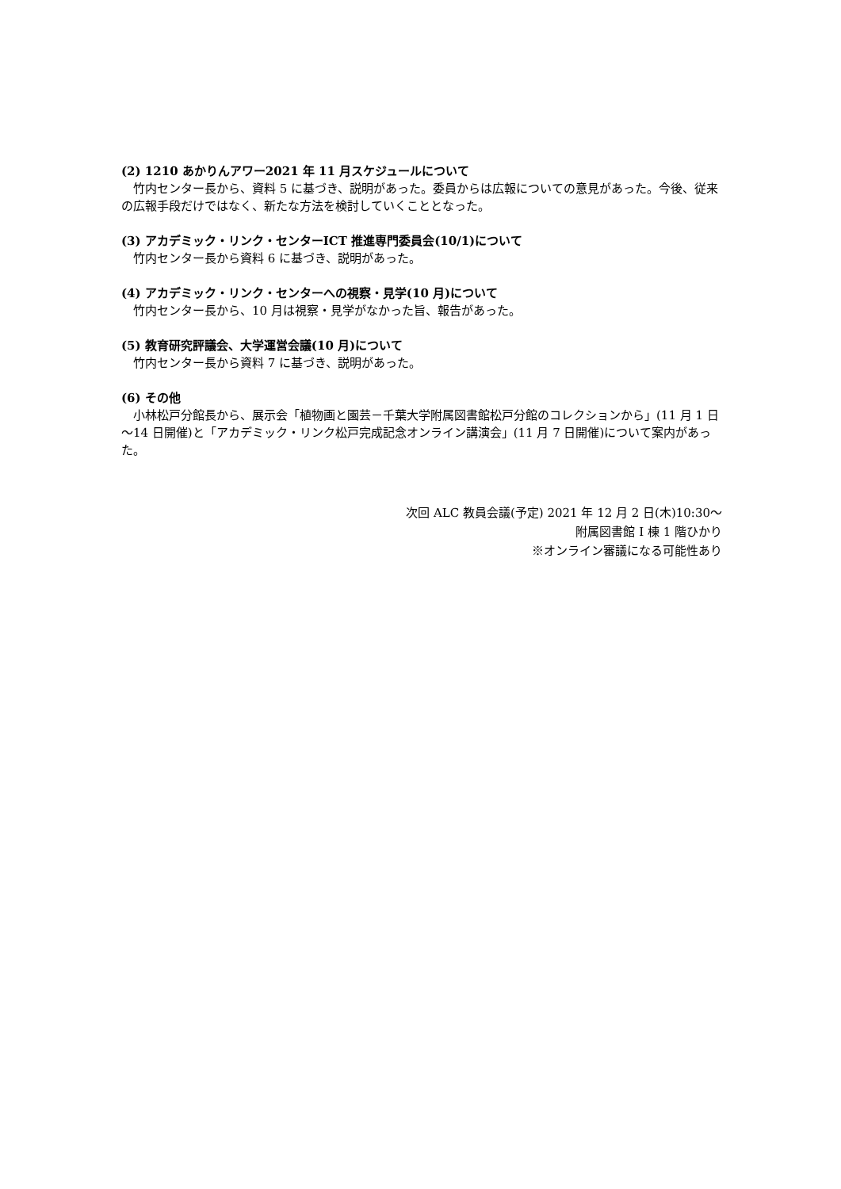(2) 1210 あかりんアワー2021 年 11 月スケジュールについて
竹内センター長から、資料 5 に基づき、説明があった。委員からは広報についての意見があった。今後、従来の広報手段だけではなく、新たな方法を検討していくこととなった。
(3) アカデミック・リンク・センターICT 推進専門委員会(10/1)について
竹内センター長から資料 6 に基づき、説明があった。
(4) アカデミック・リンク・センターへの視察・見学(10 月)について
竹内センター長から、10 月は視察・見学がなかった旨、報告があった。
(5) 教育研究評議会、大学運営会議(10 月)について
竹内センター長から資料 7 に基づき、説明があった。
(6) その他
小林松戸分館長から、展示会「植物画と園芸－千葉大学附属図書館松戸分館のコレクションから」(11 月 1 日～14 日開催)と「アカデミック・リンク松戸完成記念オンライン講演会」(11 月 7 日開催)について案内があった。
次回 ALC 教員会議(予定) 2021 年 12 月 2 日(木)10:30～
附属図書館 I 棟 1 階ひかり
※オンライン審議になる可能性あり